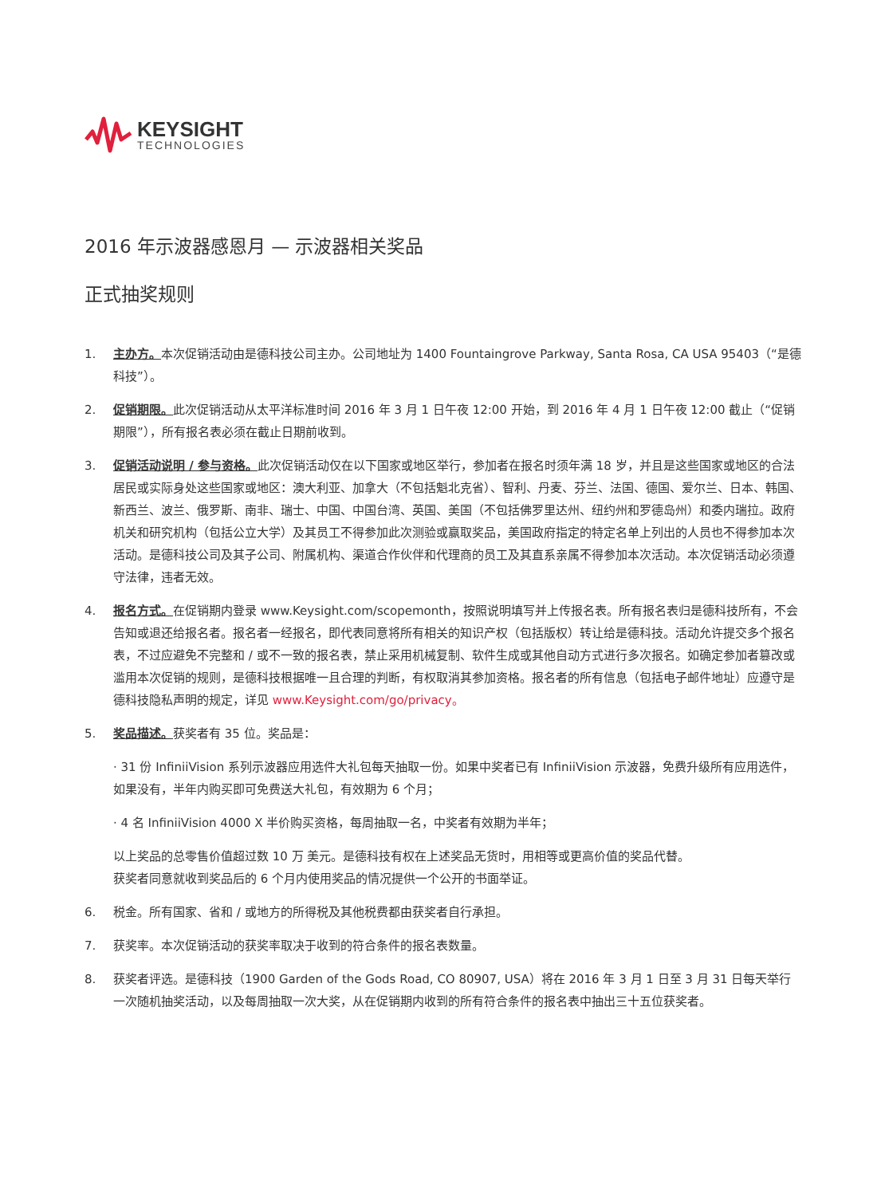KEYSIGHT
TECHNOLOGIES
2016 年示波器感恩月 — 示波器相关奖品
正式抽奖规则
1. 主办方。本次促销活动由是德科技公司主办。公司地址为 1400 Fountaingrove Parkway, Santa Rosa, CA USA 95403（“是德科技”）。
2. 促销期限。此次促销活动从太平洋标准时间 2016 年 3 月 1 日午夜 12:00 开始，到 2016 年 4 月 1 日午夜 12:00 截止（“促销期限”），所有报名表必须在截止日期前收到。
3. 促销活动说明 / 参与资格。此次促销活动仅在以下国家或地区举行，参加者在报名时须年满 18 岁，并且是这些国家或地区的合法居民或实际身处这些国家或地区：澳大利亚、加拿大（不包括魁北克省）、智利、丹麦、芬兰、法国、德国、爱尔兰、日本、韩国、新西兰、波兰、俄罗斯、南非、瑞士、中国、中国台湾、英国、美国（不包括佛罗里达州、纽约州和罗德岛州）和委内瑞拉。政府机关和研究机构（包括公立大学）及其员工不得参加此次测验或赢取奖品，美国政府指定的特定名单上列出的人员也不得参加本次活动。是德科技公司及其子公司、附属机构、渠道合作伙伴和代理商的员工及其直系亲属不得参加本次活动。本次促销活动必须遵守法律，违者无效。
4. 报名方式。在促销期内登录 www.Keysight.com/scopemonth，按照说明填写并上传报名表。所有报名表归是德科技所有，不会告知或退还给报名者。报名者一经报名，即代表同意将所有相关的知识产权（包括版权）转让给是德科技。活动允许提交多个报名表，不过应避免不完整和 / 或不一致的报名表，禁止采用机械复制、软件生成或其他自动方式进行多次报名。如确定参加者篡改或滥用本次促销的规则，是德科技根据唯一且合理的判断，有权取消其参加资格。报名者的所有信息（包括电子邮件地址）应遵守是德科技隐私声明的规定，详见 www.Keysight.com/go/privacy。
5. 奖品描述。获奖者有 35 位。奖品是：
· 31 份 InfiniiVision 系列示波器应用选件大礼包每天抽取一份。如果中奖者已有 InfiniiVision 示波器，免费升级所有应用选件，如果没有，半年内购买即可免费送大礼包，有效期为 6 个月；
· 4 名 InfiniiVision 4000 X 半价购买资格，每周抽取一名，中奖者有效期为半年；
以上奖品的总零售价值超过数 10 万 美元。是德科技有权在上述奖品无货时，用相等或更高价值的奖品代替。
获奖者同意就收到奖品后的 6 个月内使用奖品的情况提供一个公开的书面举证。
6. 税金。所有国家、省和 / 或地方的所得税及其他税费都由获奖者自行承担。
7. 获奖率。本次促销活动的获奖率取决于收到的符合条件的报名表数量。
8. 获奖者评选。是德科技（1900 Garden of the Gods Road, CO 80907, USA）将在 2016 年 3 月 1 日至 3 月 31 日每天举行一次随机抽奖活动，以及每周抽取一次大奖，从在促销期内收到的所有符合条件的报名表中抽出三十五位获奖者。